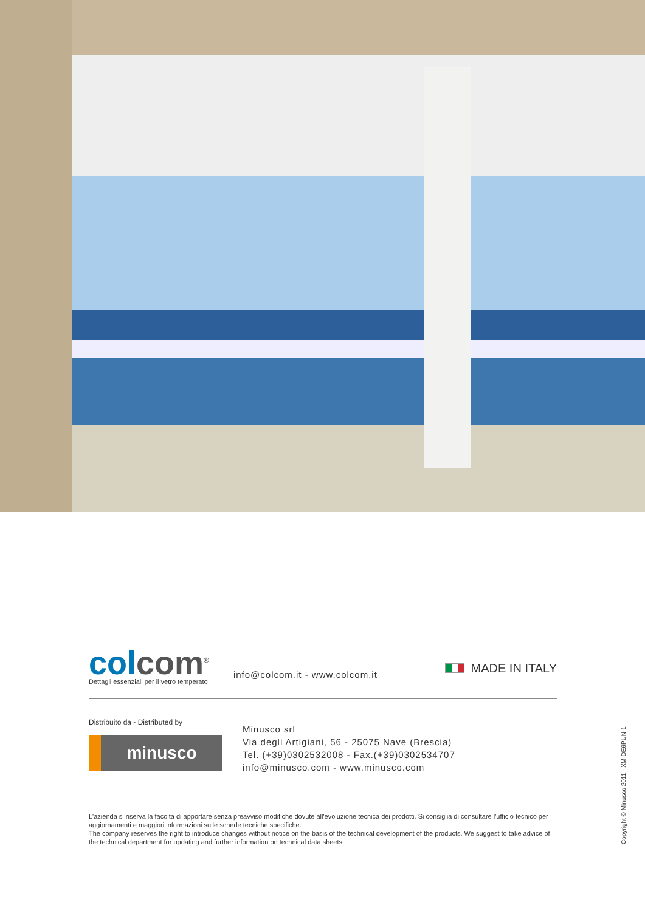colcom<sup>®</sup>
Dettagli essenziali per il vetro temperato
info@colcom.it - www.colcom.it
MADE IN ITALY
Distribuito da - Distributed by
minusco
Minusco srl
Via degli Artigiani, 56 - 25075 Nave (Brescia)
Tel. (+39)0302532008 - Fax.(+39)0302534707
info@minusco.com - www.minusco.com
L'azienda si riserva la facoltà di apportare senza preavviso modifiche dovute all'evoluzione tecnica dei prodotti. Si consiglia di consultare l'ufficio tecnico per aggiornamenti e maggiori informazioni sulle schede tecniche specifiche.
The company reserves the right to introduce changes without notice on the basis of the technical development of the products. We suggest to take advice of the technical department for updating and further information on technical data sheets.
Copyright © Minusco 2011 - XM-DE6PUN-1